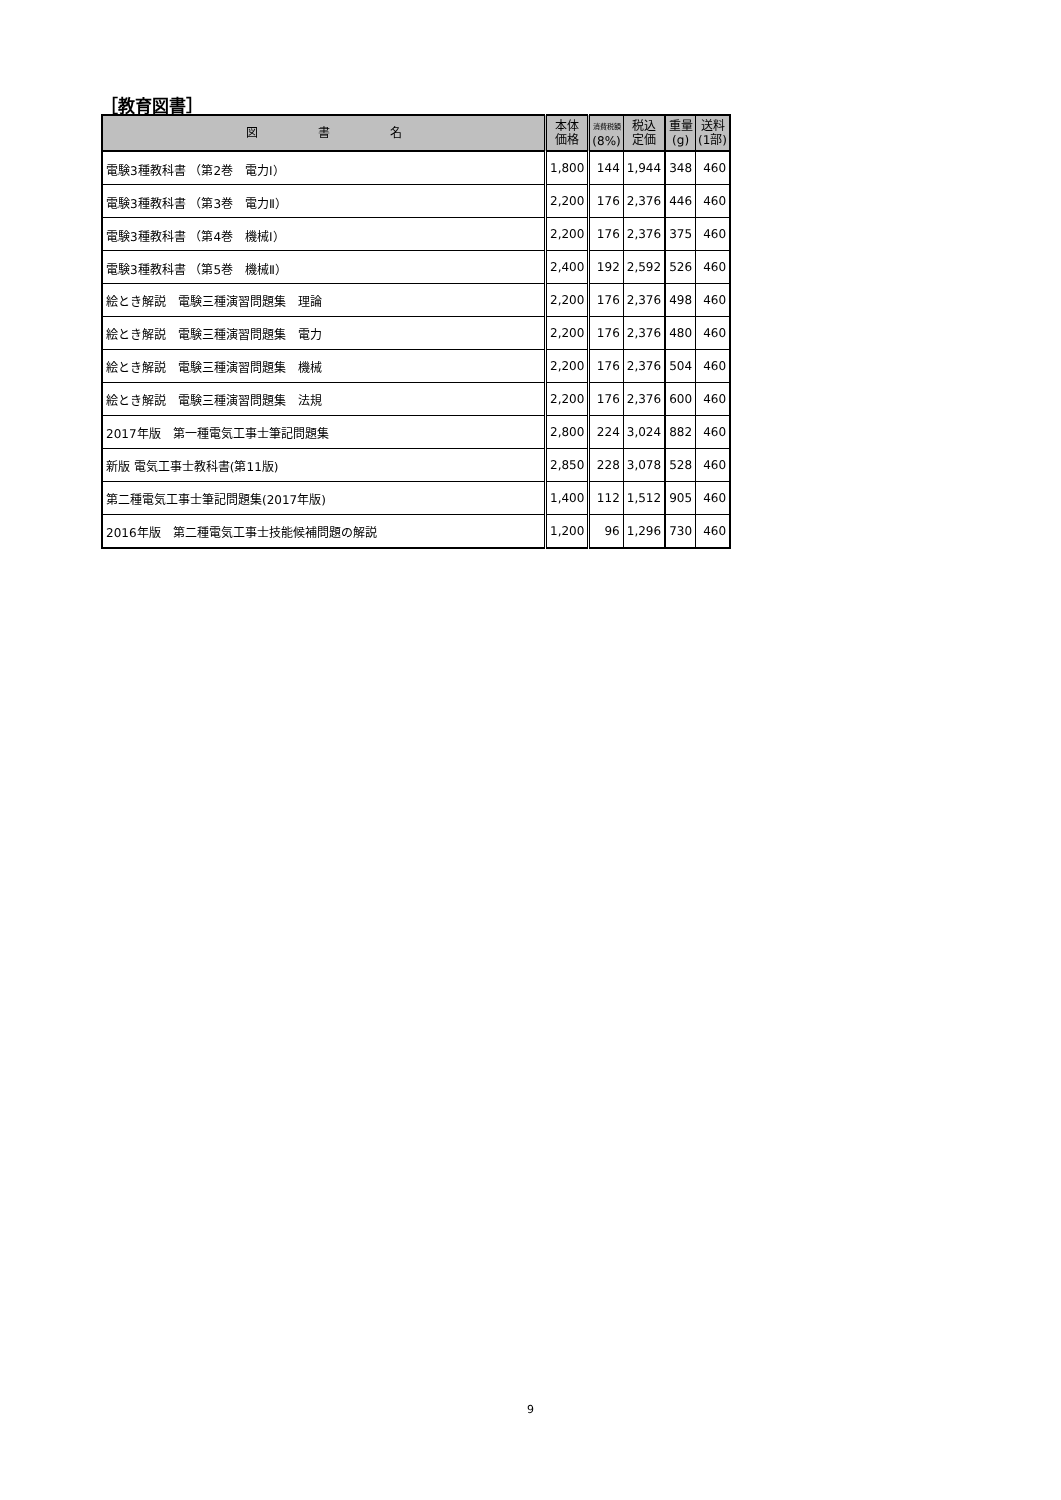［教育図書］
| 図 書 名 | 本体 価格 | 消費税額 (8%) | 税込 定価 | 重量 (g) | 送料 (1部) |
| --- | --- | --- | --- | --- | --- |
| 電験3種教科書 （第2巻 電力Ⅰ） | 1,800 | 144 | 1,944 | 348 | 460 |
| 電験3種教科書 （第3巻 電力Ⅱ） | 2,200 | 176 | 2,376 | 446 | 460 |
| 電験3種教科書 （第4巻 機械Ⅰ） | 2,200 | 176 | 2,376 | 375 | 460 |
| 電験3種教科書 （第5巻 機械Ⅱ） | 2,400 | 192 | 2,592 | 526 | 460 |
| 絵とき解説 電験三種演習問題集 理論 | 2,200 | 176 | 2,376 | 498 | 460 |
| 絵とき解説 電験三種演習問題集 電力 | 2,200 | 176 | 2,376 | 480 | 460 |
| 絵とき解説 電験三種演習問題集 機械 | 2,200 | 176 | 2,376 | 504 | 460 |
| 絵とき解説 電験三種演習問題集 法規 | 2,200 | 176 | 2,376 | 600 | 460 |
| 2017年版 第一種電気工事士筆記問題集 | 2,800 | 224 | 3,024 | 882 | 460 |
| 新版 電気工事士教科書(第11版) | 2,850 | 228 | 3,078 | 528 | 460 |
| 第二種電気工事士筆記問題集(2017年版) | 1,400 | 112 | 1,512 | 905 | 460 |
| 2016年版 第二種電気工事士技能候補問題の解説 | 1,200 | 96 | 1,296 | 730 | 460 |
9